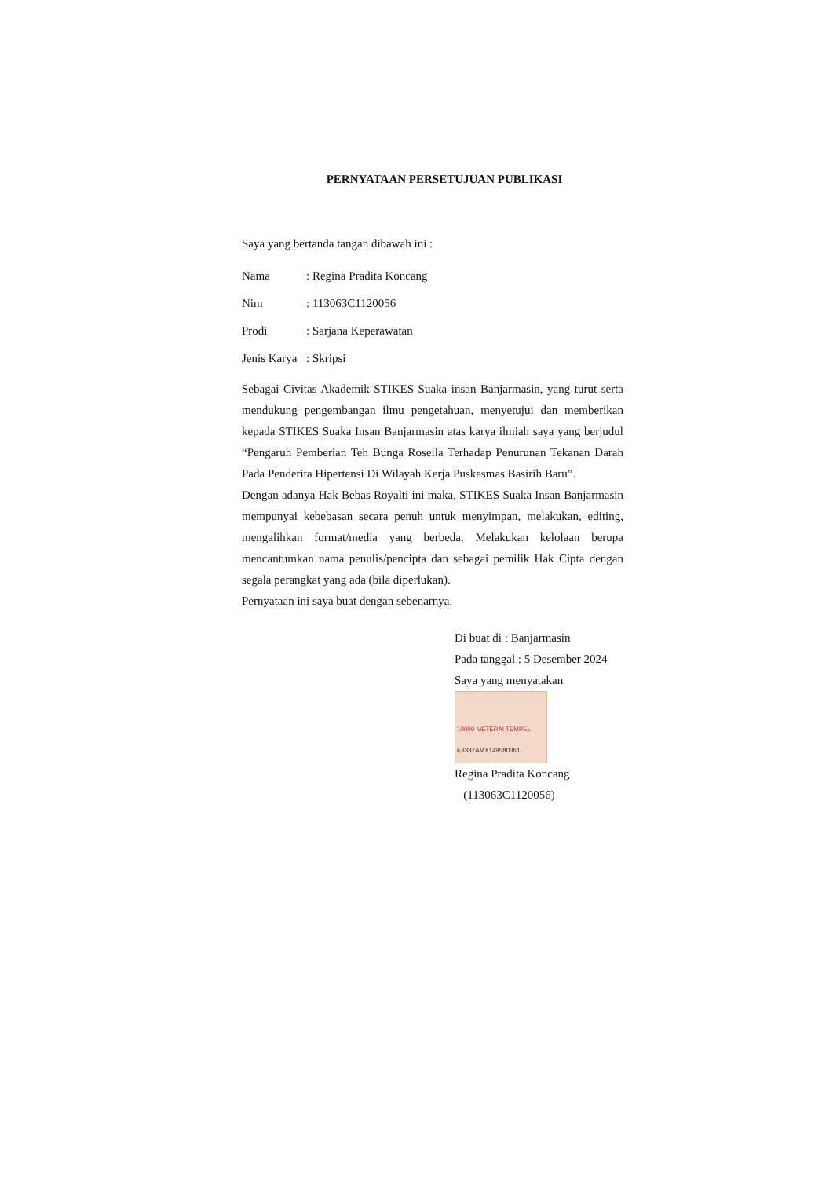PERNYATAAN PERSETUJUAN PUBLIKASI
Saya yang bertanda tangan dibawah ini :
Nama: Regina Pradita Koncang
Nim: 113063C1120056
Prodi: Sarjana Keperawatan
Jenis Karya: Skripsi
Sebagai Civitas Akademik STIKES Suaka insan Banjarmasin, yang turut serta mendukung pengembangan ilmu pengetahuan, menyetujui dan memberikan kepada STIKES Suaka Insan Banjarmasin atas karya ilmiah saya yang berjudul “Pengaruh Pemberian Teh Bunga Rosella Terhadap Penurunan Tekanan Darah Pada Penderita Hipertensi Di Wilayah Kerja Puskesmas Basirih Baru”.
Dengan adanya Hak Bebas Royalti ini maka, STIKES Suaka Insan Banjarmasin mempunyai kebebasan secara penuh untuk menyimpan, melakukan, editing, mengalihkan format/media yang berbeda. Melakukan kelolaan berupa mencantumkan nama penulis/pencipta dan sebagai pemilik Hak Cipta dengan segala perangkat yang ada (bila diperlukan).
Pernyataan ini saya buat dengan sebenarnya.
Di buat di : Banjarmasin
Pada tanggal : 5 Desember 2024
Saya yang menyatakan
10000 METERAI TEMPEL
E3387AMX149580361
Regina Pradita Koncang
(113063C1120056)